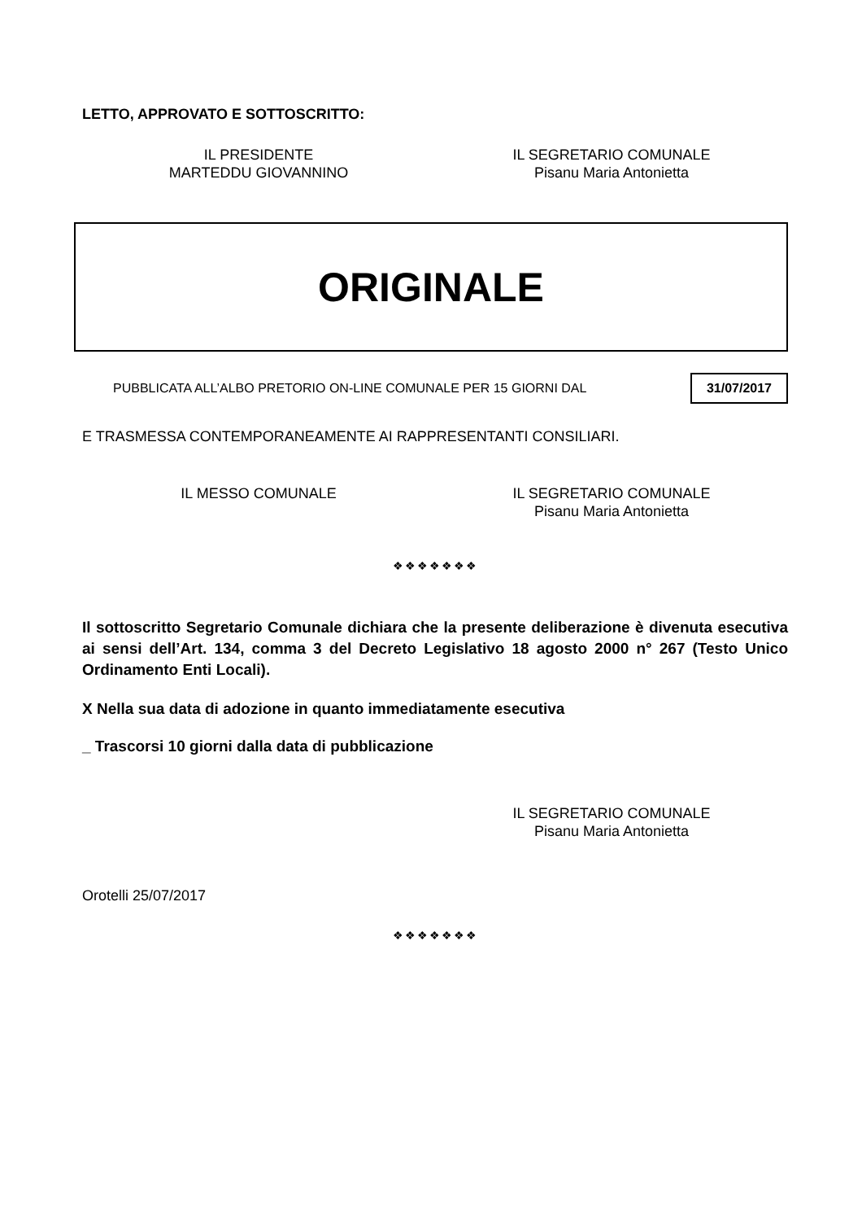LETTO, APPROVATO E SOTTOSCRITTO:
IL PRESIDENTE
MARTEDDU GIOVANNINO
IL SEGRETARIO COMUNALE
Pisanu Maria Antonietta
ORIGINALE
PUBBLICATA ALL’ALBO PRETORIO ON-LINE COMUNALE PER 15 GIORNI DAL 31/07/2017
E TRASMESSA CONTEMPORANEAMENTE AI RAPPRESENTANTI CONSILIARI.
IL MESSO COMUNALE IL SEGRETARIO COMUNALE
Pisanu Maria Antonietta
❖❖❖❖❖❖❖
Il sottoscritto Segretario Comunale dichiara che la presente deliberazione è divenuta esecutiva ai sensi dell’Art. 134, comma 3 del Decreto Legislativo 18 agosto 2000 n° 267 (Testo Unico Ordinamento Enti Locali).
X Nella sua data di adozione in quanto immediatamente esecutiva
_ Trascorsi 10 giorni dalla data di pubblicazione
IL SEGRETARIO COMUNALE
Pisanu Maria Antonietta
Orotelli 25/07/2017
❖❖❖❖❖❖❖